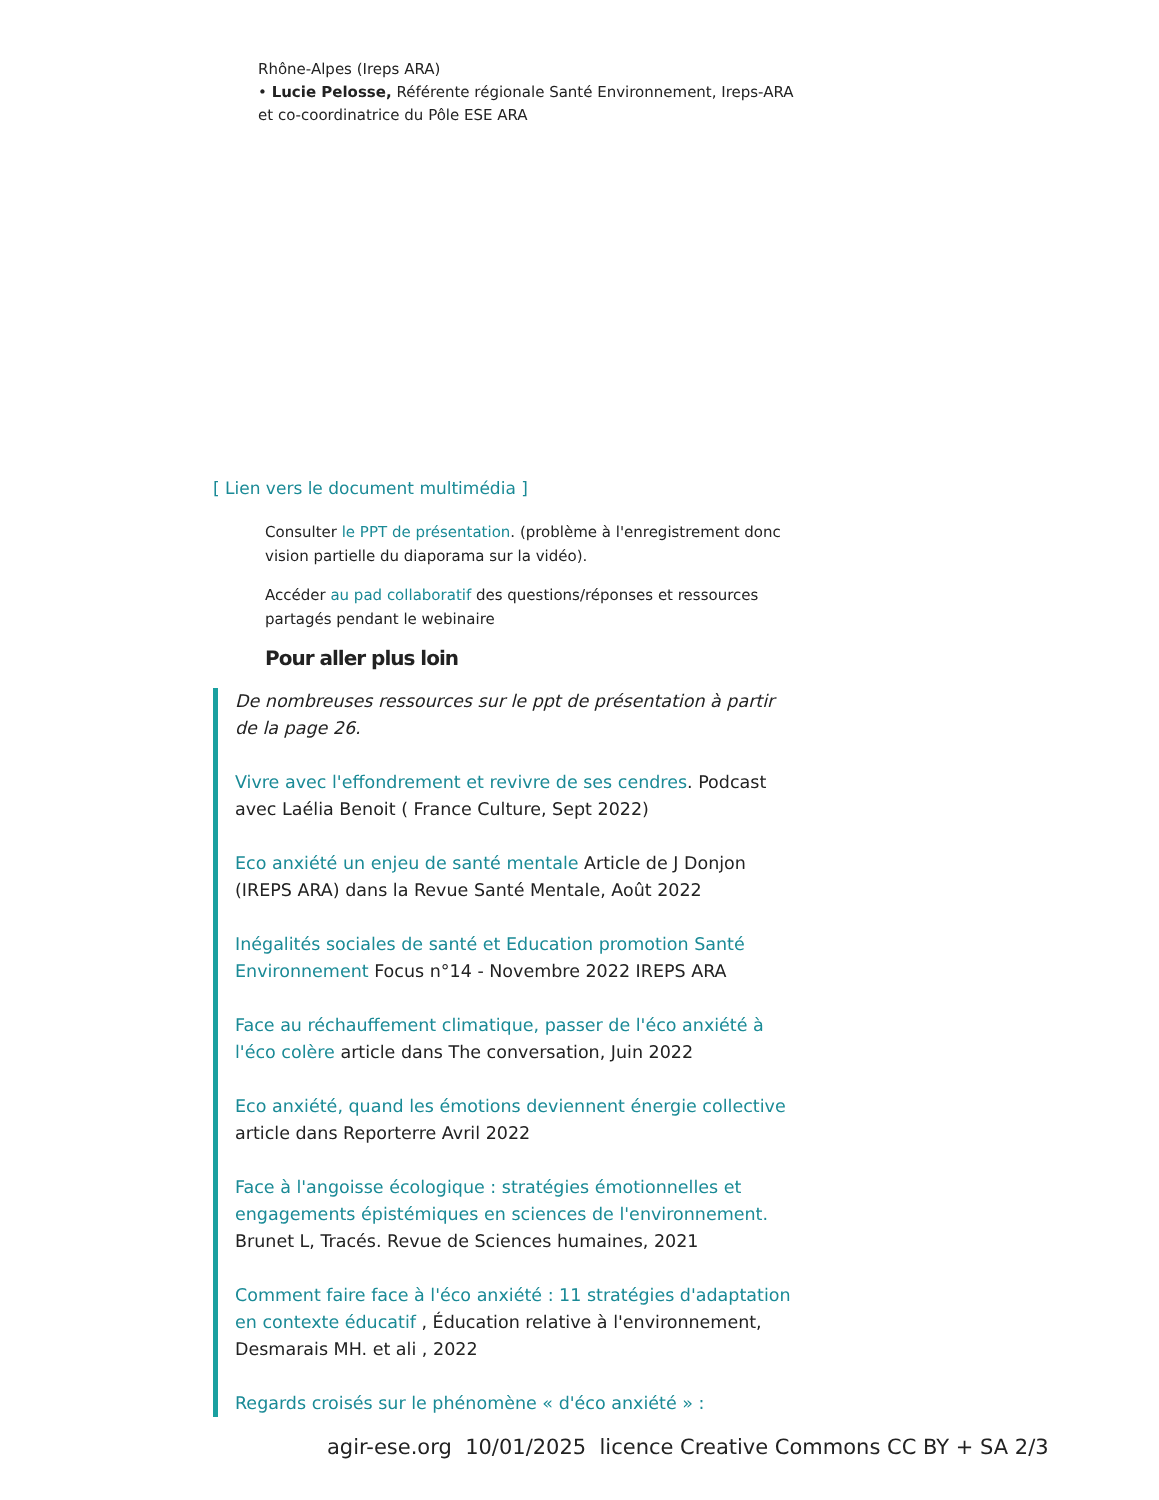Rhône-Alpes (Ireps ARA)
• Lucie Pelosse, Référente régionale Santé Environnement, Ireps-ARA et co-coordinatrice du Pôle ESE ARA
[ Lien vers le document multimédia ]
Consulter le PPT de présentation. (problème à l'enregistrement donc vision partielle du diaporama sur la vidéo).
Accéder au pad collaboratif des questions/réponses et ressources partagés pendant le webinaire
Pour aller plus loin
De nombreuses ressources sur le ppt de présentation à partir de la page 26.
Vivre avec l'effondrement et revivre de ses cendres. Podcast avec Laélia Benoit ( France Culture, Sept 2022)
Eco anxiété un enjeu de santé mentale Article de J Donjon (IREPS ARA) dans la Revue Santé Mentale, Août 2022
Inégalités sociales de santé et Education promotion Santé Environnement Focus n°14 - Novembre 2022 IREPS ARA
Face au réchauffement climatique, passer de l'éco anxiété à l'éco colère article dans The conversation, Juin 2022
Eco anxiété, quand les émotions deviennent énergie collective article dans Reporterre Avril 2022
Face à l'angoisse écologique : stratégies émotionnelles et engagements épistémiques en sciences de l'environnement. Brunet L, Tracés. Revue de Sciences humaines, 2021
Comment faire face à l'éco anxiété : 11 stratégies d'adaptation en contexte éducatif , Éducation relative à l'environnement, Desmarais MH. et ali , 2022
Regards croisés sur le phénomène « d'éco anxiété » :
agir-ese.org 10/01/2025 licence Creative Commons CC BY + SA 2/3